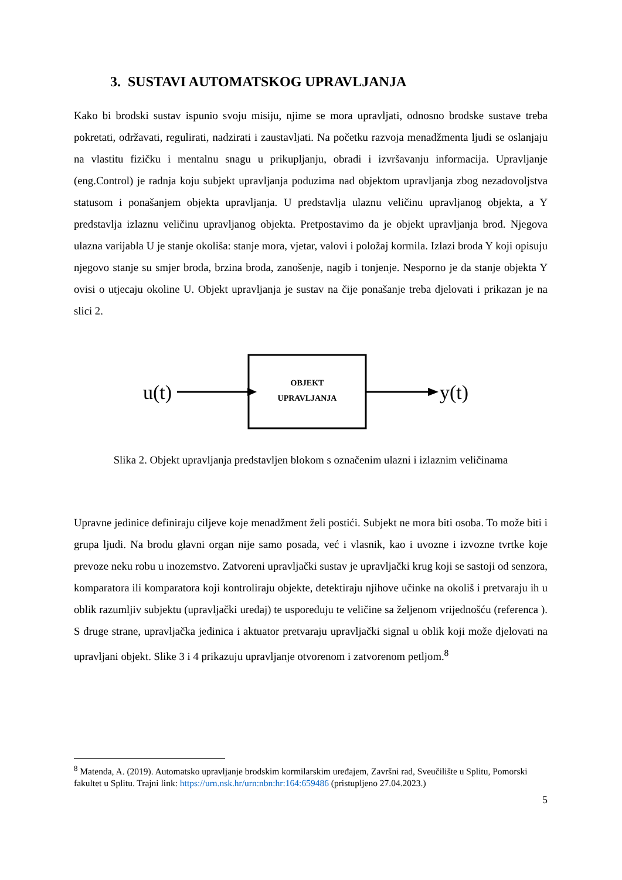3. SUSTAVI AUTOMATSKOG UPRAVLJANJA
Kako bi brodski sustav ispunio svoju misiju, njime se mora upravljati, odnosno brodske sustave treba pokretati, održavati, regulirati, nadzirati i zaustavljati. Na početku razvoja menadžmenta ljudi se oslanjaju na vlastitu fizičku i mentalnu snagu u prikupljanju, obradi i izvršavanju informacija. Upravljanje (eng.Control) je radnja koju subjekt upravljanja poduzima nad objektom upravljanja zbog nezadovoljstva statusom i ponašanjem objekta upravljanja. U predstavlja ulaznu veličinu upravljanog objekta, a Y predstavlja izlaznu veličinu upravljanog objekta. Pretpostavimo da je objekt upravljanja brod. Njegova ulazna varijabla U je stanje okoliša: stanje mora, vjetar, valovi i položaj kormila. Izlazi broda Y koji opisuju njegovo stanje su smjer broda, brzina broda, zanošenje, nagib i tonjenje. Nesporno je da stanje objekta Y ovisi o utjecaju okoline U. Objekt upravljanja je sustav na čije ponašanje treba djelovati i prikazan je na slici 2.
u(t)
OBJEKT
UPRAVLJANJA
y(t)
Slika 2. Objekt upravljanja predstavljen blokom s označenim ulazni i izlaznim veličinama
Upravne jedinice definiraju ciljeve koje menadžment želi postići. Subjekt ne mora biti osoba. To može biti i grupa ljudi. Na brodu glavni organ nije samo posada, već i vlasnik, kao i uvozne i izvozne tvrtke koje prevoze neku robu u inozemstvo. Zatvoreni upravljački sustav je upravljački krug koji se sastoji od senzora, komparatora ili komparatora koji kontroliraju objekte, detektiraju njihove učinke na okoliš i pretvaraju ih u oblik razumljiv subjektu (upravljački uređaj) te uspoređuju te veličine sa željenom vrijednošću (referenca ). S druge strane, upravljačka jedinica i aktuator pretvaraju upravljački signal u oblik koji može djelovati na upravljani objekt. Slike 3 i 4 prikazuju upravljanje otvorenom i zatvorenom petljom.<sup>8</sup>
<sup>8</sup> Matenda, A. (2019). Automatsko upravljanje brodskim kormilarskim uređajem, Završni rad, Sveučilište u Splitu, Pomorski fakultet u Splitu. Trajni link: https://urn.nsk.hr/urn:nbn:hr:164:659486 (pristupljeno 27.04.2023.)
5